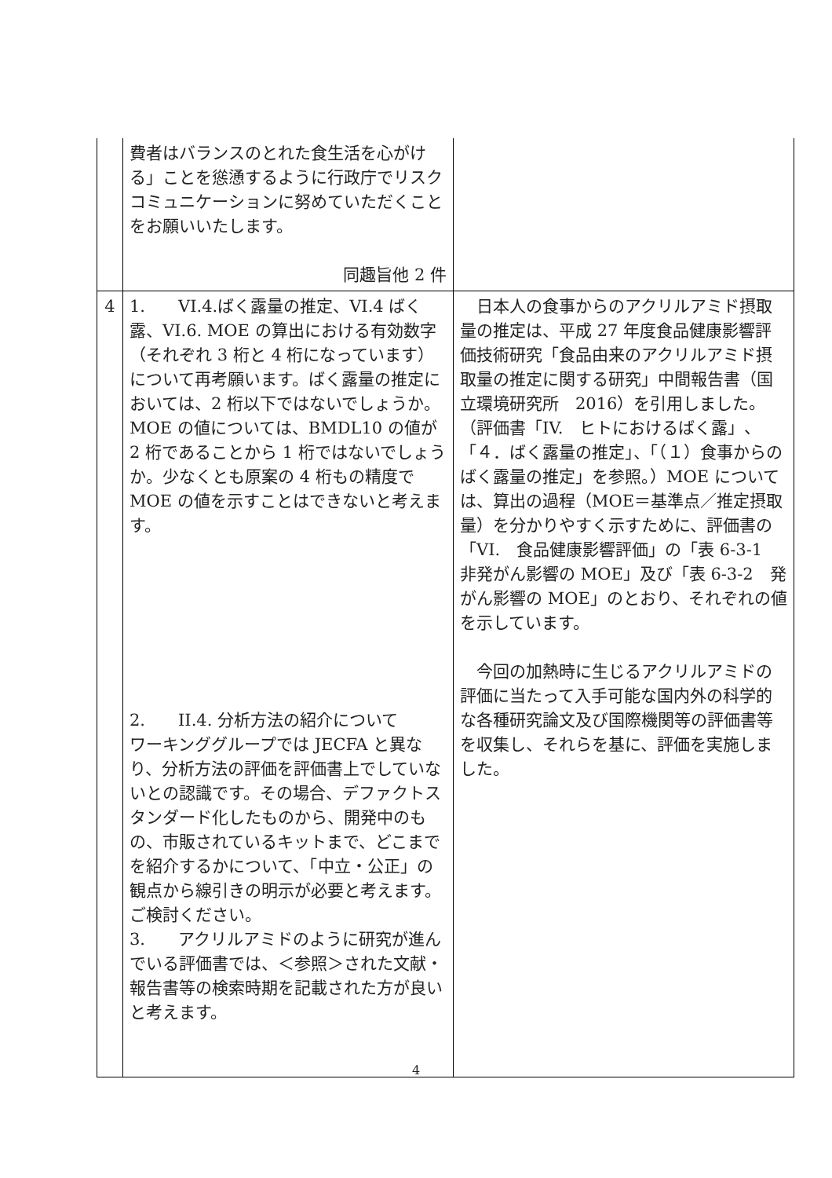| | 費者はバランスのとれた食生活を心がける」ことを慫慂するように行政庁でリスクコミュニケーションに努めていただくことをお願いいたします。 同趣旨他 2 件 | |
| 4 | 1. VI.4.ばく露量の推定、VI.4 ばく露、VI.6. MOE の算出における有効数字（それぞれ 3 桁と 4 桁になっています）について再考願います。ばく露量の推定においては、2 桁以下ではないでしょうか。MOE の値については、BMDL10 の値が 2 桁であることから 1 桁ではないでしょうか。少なくとも原案の 4 桁もの精度で MOE の値を示すことはできないと考えます。 2. II.4. 分析方法の紹介について ワーキンググループでは JECFA と異なり、分析方法の評価を評価書上でしていないとの認識です。その場合、デファクトスタンダード化したものから、開発中のもの、市販されているキットまで、どこまでを紹介するかについて、「中立・公正」の観点から線引きの明示が必要と考えます。ご検討ください。 3. アクリルアミドのように研究が進んでいる評価書では、＜参照＞された文献・報告書等の検索時期を記載された方が良いと考えます。 | 日本人の食事からのアクリルアミド摂取量の推定は、平成 27 年度食品健康影響評価技術研究「食品由来のアクリルアミド摂取量の推定に関する研究」中間報告書（国立環境研究所 2016）を引用しました。（評価書「IV. ヒトにおけるばく露」、「４．ばく露量の推定」、「（１）食事からのばく露量の推定」を参照。）MOE については、算出の過程（MOE＝基準点／推定摂取量）を分かりやすく示すために、評価書の「VI. 食品健康影響評価」の「表 6-3-1 非発がん影響の MOE」及び「表 6-3-2 発がん影響の MOE」のとおり、それぞれの値を示しています。 今回の加熱時に生じるアクリルアミドの評価に当たって入手可能な国内外の科学的な各種研究論文及び国際機関等の評価書等を収集し、それらを基に、評価を実施しました。 |
4